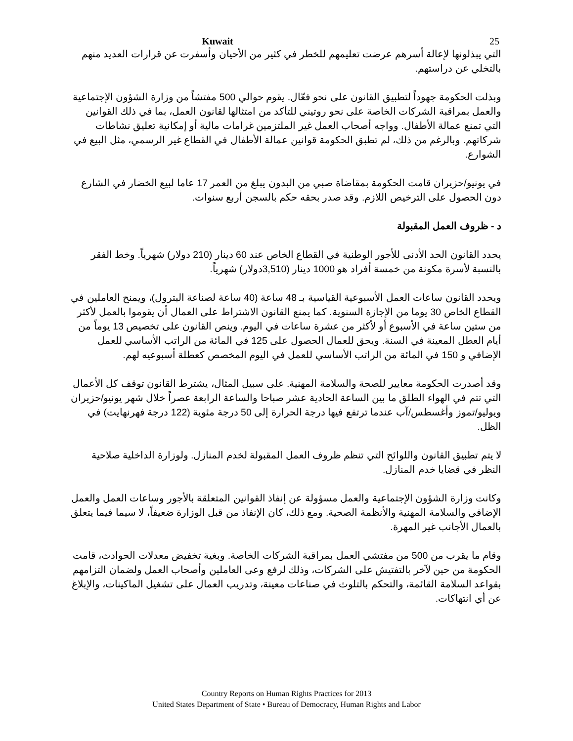Kuwait 25
التي يبذلونها لإعالة أسرهم عرضت تعليمهم للخطر في كثير من الأحيان وأسفرت عن قرارات العديد منهم بالتخلي عن دراستهم.
وبذلت الحكومة جهوداً لتطبيق القانون على نحو فعّال. يقوم حوالي 500 مفتشاً من وزارة الشؤون الإجتماعية والعمل بمراقبة الشركات الخاصة على نحو روتيني للتأكد من امتثالها لقانون العمل، بما في ذلك القوانين التي تمنع عمالة الأطفال. وواجه أصحاب العمل غير الملتزمين غرامات مالية أو إمكانية تعليق نشاطات شركاتهم. وبالرغم من ذلك، لم تطبق الحكومة قوانين عمالة الأطفال في القطاع غير الرسمي، مثل البيع في الشوارع.
في يونيو/حزيران قامت الحكومة بمقاضاة صبي من البدون يبلغ من العمر 17 عاما لبيع الخضار في الشارع دون الحصول على الترخيص اللازم. وقد صدر بحقه حكم بالسجن أربع سنوات.
د - ظروف العمل المقبولة
يحدد القانون الحد الأدنى للأجور الوطنية في القطاع الخاص عند 60 دينار (210 دولار) شهرياً. وخط الفقر بالنسبة لأسرة مكونة من خمسة أفراد هو 1000 دينار (3,510دولار) شهرياً.
ويحدد القانون ساعات العمل الأسبوعية القياسية بـ 48 ساعة (40 ساعة لصناعة البترول)، ويمنح العاملين في القطاع الخاص 30 يوما من الإجازة السنوية. كما يمنع القانون الاشتراط على العمال أن يقوموا بالعمل لأكثر من ستين ساعة في الأسبوع أو لأكثر من عشرة ساعات في اليوم. وينص القانون على تخصيص 13 يوماً من أيام العطل المعينة في السنة. ويحق للعمال الحصول على 125 في المائة من الراتب الأساسي للعمل الإضافي و 150 في المائة من الراتب الأساسي للعمل في اليوم المخصص كعطلة أسبوعيه لهم.
وقد أصدرت الحكومة معايير للصحة والسلامة المهنية. على سبيل المثال، يشترط القانون توقف كل الأعمال التي تتم في الهواء الطلق ما بين الساعة الحادية عشر صباحا والساعة الرابعة عصراً خلال شهر يونيو/حزيران ويوليو/تموز وأغسطس/آب عندما ترتفع فيها درجة الحرارة إلى 50 درجة مئوية (122 درجة فهرنهايت) في الظل.
لا يتم تطبيق القانون واللوائح التي تنظم ظروف العمل المقبولة لخدم المنازل. ولوزارة الداخلية صلاحية النظر في قضايا خدم المنازل.
وكانت وزارة الشؤون الإجتماعية والعمل مسؤولة عن إنفاذ القوانين المتعلقة بالأجور وساعات العمل والعمل الإضافي والسلامة المهنية والأنظمة الصحية. ومع ذلك، كان الإنفاذ من قبل الوزارة ضعيفاً، لا سيما فيما يتعلق بالعمال الأجانب غير المهرة.
وقام ما يقرب من 500 من مفتشي العمل بمراقبة الشركات الخاصة. وبغية تخفيض معدلات الحوادث، قامت الحكومة من حين لآخر بالتفتيش على الشركات، وذلك لرفع وعى العاملين وأصحاب العمل ولضمان التزامهم بقواعد السلامة القائمة، والتحكم بالتلوث في صناعات معينة، وتدريب العمال على تشغيل الماكينات، والإبلاغ عن أي انتهاكات.
Country Reports on Human Rights Practices for 2013
United States Department of State • Bureau of Democracy, Human Rights and Labor